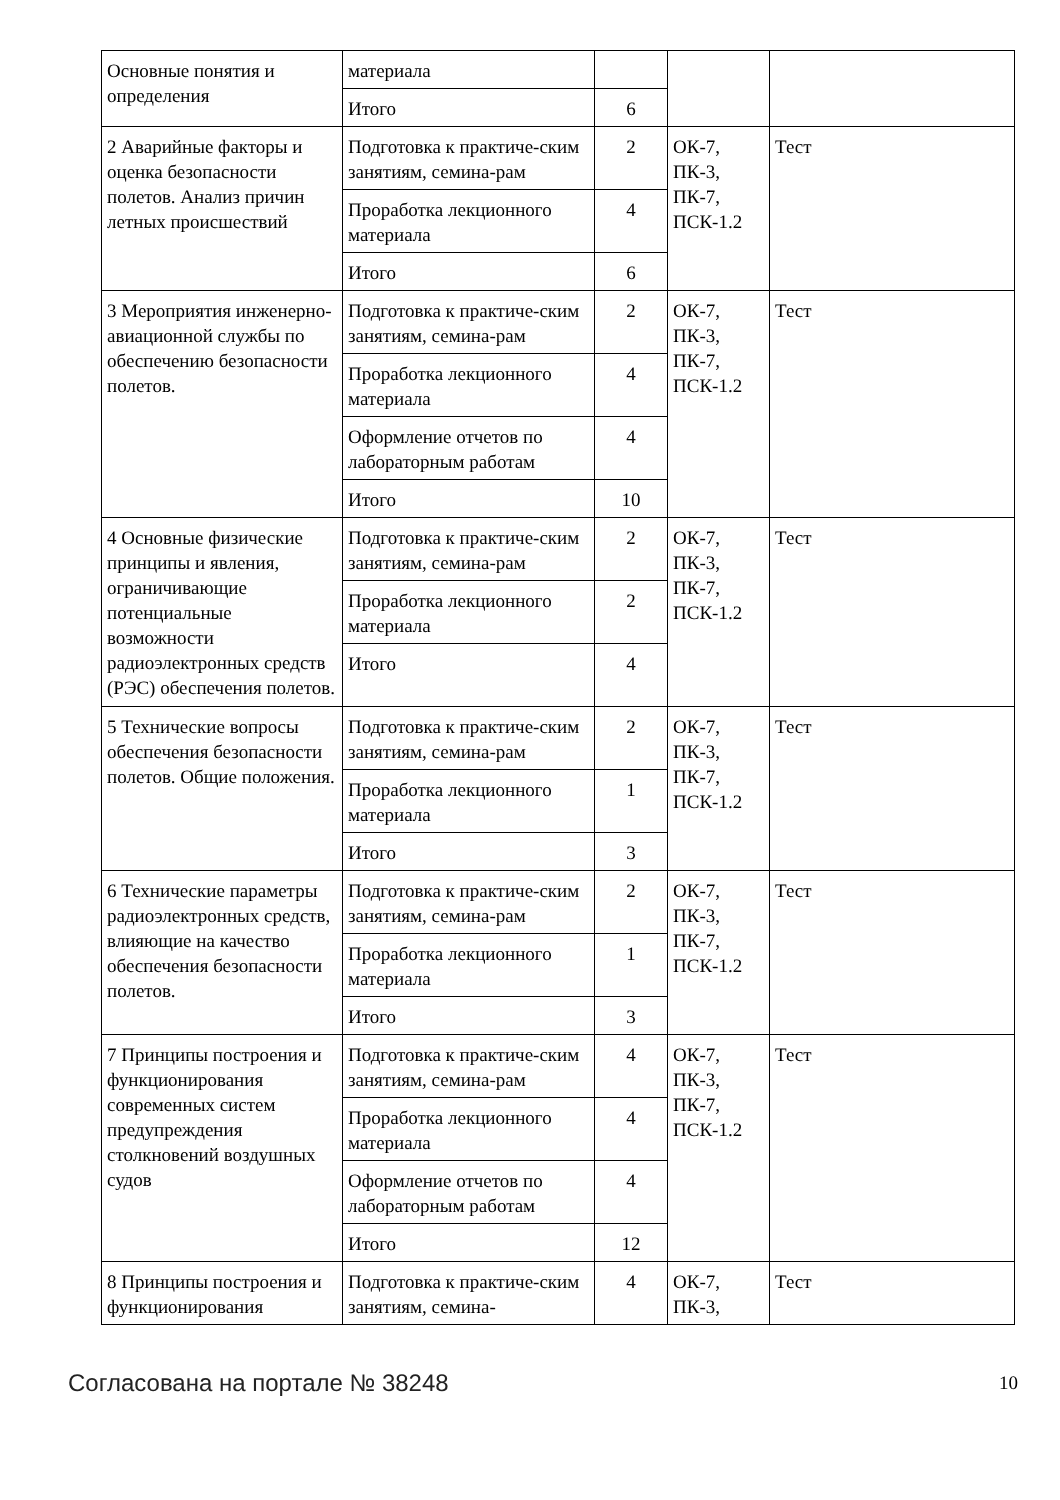| Основные понятия и определения | материала | | | |
| | Итого | 6 | | |
| 2 Аварийные факторы и оценка безопасности полетов. Анализ причин летных происшествий | Подготовка к практиче-ским занятиям, семина-рам | 2 | ОК-7, ПК-3, ПК-7, ПСК-1.2 | Тест |
| | Проработка лекционного материала | 4 | | |
| | Итого | 6 | | |
| 3 Мероприятия инженерно-авиационной службы по обеспечению безопасности полетов. | Подготовка к практиче-ским занятиям, семина-рам | 2 | ОК-7, ПК-3, ПК-7, ПСК-1.2 | Тест |
| | Проработка лекционного материала | 4 | | |
| | Оформление отчетов по лабораторным работам | 4 | | |
| | Итого | 10 | | |
| 4 Основные физические принципы и явления, ограничивающие потенциальные возможности радиоэлектронных средств (РЭС) обеспечения полетов. | Подготовка к практиче-ским занятиям, семина-рам | 2 | ОК-7, ПК-3, ПК-7, ПСК-1.2 | Тест |
| | Проработка лекционного материала | 2 | | |
| | Итого | 4 | | |
| 5 Технические вопросы обеспечения безопасности полетов. Общие положения. | Подготовка к практиче-ским занятиям, семина-рам | 2 | ОК-7, ПК-3, ПК-7, ПСК-1.2 | Тест |
| | Проработка лекционного материала | 1 | | |
| | Итого | 3 | | |
| 6 Технические параметры радиоэлектронных средств, влияющие на качество обеспечения безопасности полетов. | Подготовка к практиче-ским занятиям, семина-рам | 2 | ОК-7, ПК-3, ПК-7, ПСК-1.2 | Тест |
| | Проработка лекционного материала | 1 | | |
| | Итого | 3 | | |
| 7 Принципы построения и функционирования современных систем предупреждения столкновений воздушных судов | Подготовка к практиче-ским занятиям, семина-рам | 4 | ОК-7, ПК-3, ПК-7, ПСК-1.2 | Тест |
| | Проработка лекционного материала | 4 | | |
| | Оформление отчетов по лабораторным работам | 4 | | |
| | Итого | 12 | | |
| 8 Принципы построения и функционирования | Подготовка к практиче-ским занятиям, семина- | 4 | ОК-7, ПК-3, | Тест |
Согласована на портале № 38248 10